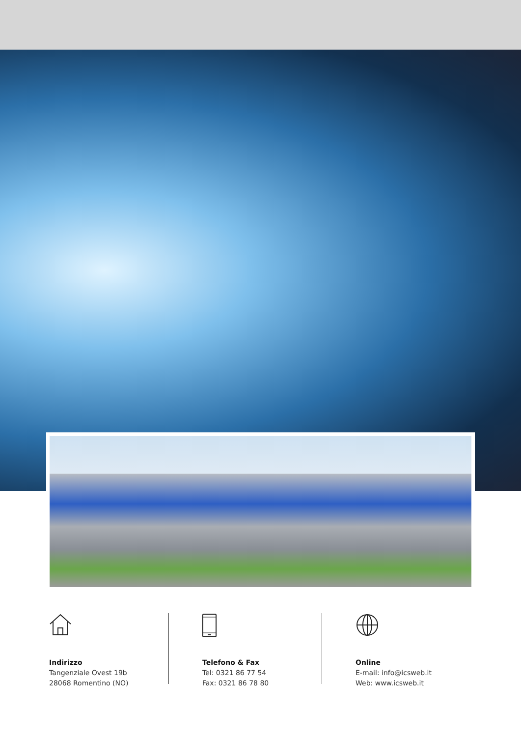Indirizzo
Tangenziale Ovest 19b
28068 Romentino (NO)
Telefono & Fax
Tel: 0321 86 77 54
Fax: 0321 86 78 80
Online
E-mail: info@icsweb.it
Web: www.icsweb.it